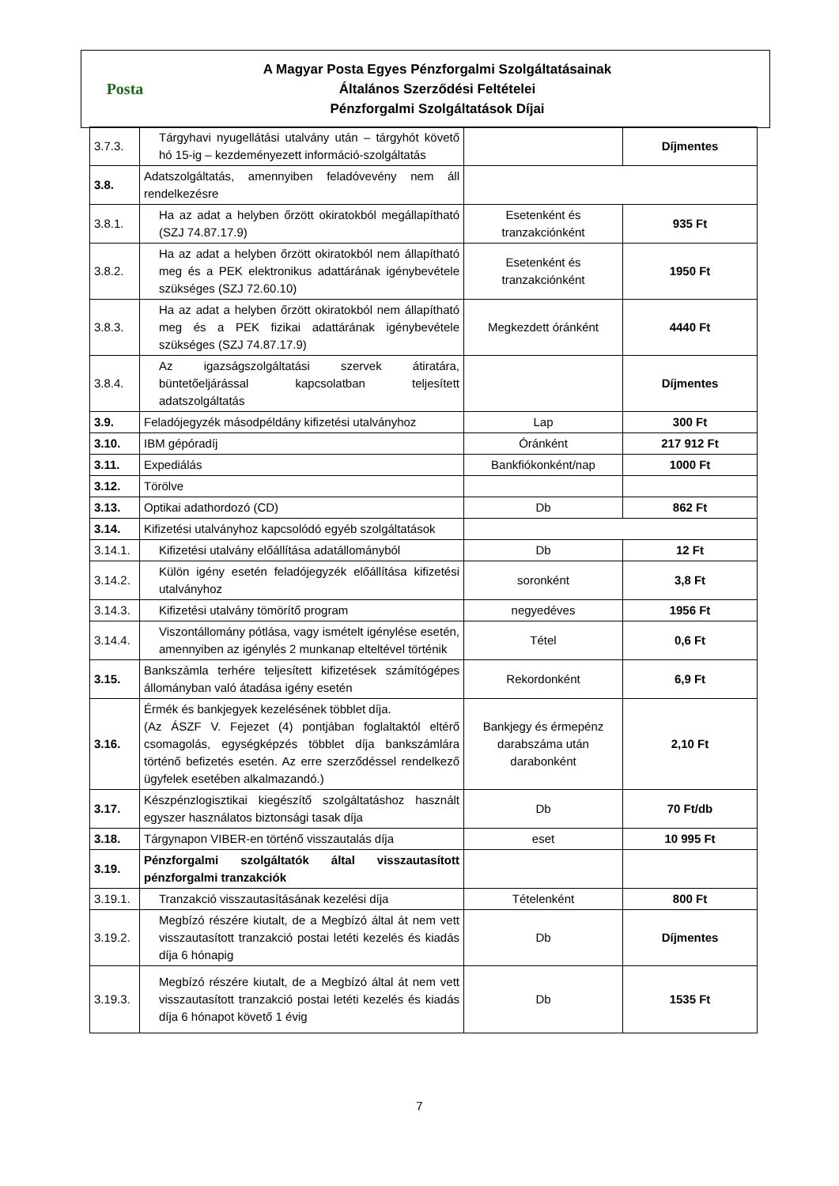Posta
A Magyar Posta Egyes Pénzforgalmi Szolgáltatásainak
Általános Szerződési Feltételei
Pénzforgalmi Szolgáltatások Díjai
| 3.7.3. | Tárgyhavi nyugellátási utalvány után – tárgyhót követő hó 15-ig – kezdeményezett információ-szolgáltatás | | Díjmentes |
| 3.8. | Adatszolgáltatás, amennyiben feladóvevény nem áll rendelkezésre | | |
| 3.8.1. | Ha az adat a helyben őrzött okiratokból megállapítható (SZJ 74.87.17.9) | Esetenként és tranzakciónként | 935 Ft |
| 3.8.2. | Ha az adat a helyben őrzött okiratokból nem állapítható meg és a PEK elektronikus adattárának igénybevétele szükséges (SZJ 72.60.10) | Esetenként és tranzakciónként | 1950 Ft |
| 3.8.3. | Ha az adat a helyben őrzött okiratokból nem állapítható meg és a PEK fizikai adattárának igénybevétele szükséges (SZJ 74.87.17.9) | Megkezdett óránként | 4440 Ft |
| 3.8.4. | Az igazságszolgáltatási szervek átiratára, büntetőeljárással kapcsolatban teljesített adatszolgáltatás | | Díjmentes |
| 3.9. | Feladójegyzék másodpéldány kifizetési utalványhoz | Lap | 300 Ft |
| 3.10. | IBM gépóradíj | Óránként | 217 912 Ft |
| 3.11. | Expediálás | Bankfiókonként/nap | 1000 Ft |
| 3.12. | Törölve | | |
| 3.13. | Optikai adathordozó (CD) | Db | 862 Ft |
| 3.14. | Kifizetési utalványhoz kapcsolódó egyéb szolgáltatások | | |
| 3.14.1. | Kifizetési utalvány előállítása adatállományból | Db | 12 Ft |
| 3.14.2. | Külön igény esetén feladójegyzék előállítása kifizetési utalványhoz | soronként | 3,8 Ft |
| 3.14.3. | Kifizetési utalvány tömörítő program | negyedéves | 1956 Ft |
| 3.14.4. | Viszontállomány pótlása, vagy ismételt igénylése esetén, amennyiben az igénylés 2 munkanap eltelt­ével történik | Tétel | 0,6 Ft |
| 3.15. | Bankszámla terhére teljesített kifizetések számítógépes állományban való átadása igény esetén | Rekordonként | 6,9 Ft |
| 3.16. | Érmék és bankjegyek kezelésének többlet díja. (Az ÁSZF V. Fejezet (4) pontjában foglaltaktól eltérő csomagolás, egységképzés többlet díja bankszámlára történő befizetés esetén. Az erre szerződéssel rendelkező ügyfelek esetében alkalmazandó.) | Bankjegy és érmepénz darabszáma után darabonként | 2,10 Ft |
| 3.17. | Készpénzlogisztikai kiegészítő szolgáltatáshoz használt egyszer használatos biztonsági tasak díja | Db | 70 Ft/db |
| 3.18. | Tárgynapon VIBER-en történő visszautalás díja | eset | 10 995 Ft |
| 3.19. | Pénzforgalmi szolgáltatók által visszautasított pénzforgalmi tranzakciók | | |
| 3.19.1. | Tranzakció visszautasításának kezelési díja | Tételenként | 800 Ft |
| 3.19.2. | Megbízó részére kiutalt, de a Megbízó által át nem vett visszautasított tranzakció postai letéti kezelés és kiadás díja 6 hónapig | Db | Díjmentes |
| 3.19.3. | Megbízó részére kiutalt, de a Megbízó által át nem vett visszautasított tranzakció postai letéti kezelés és kiadás díja 6 hónapot követő 1 évig | Db | 1535 Ft |
7